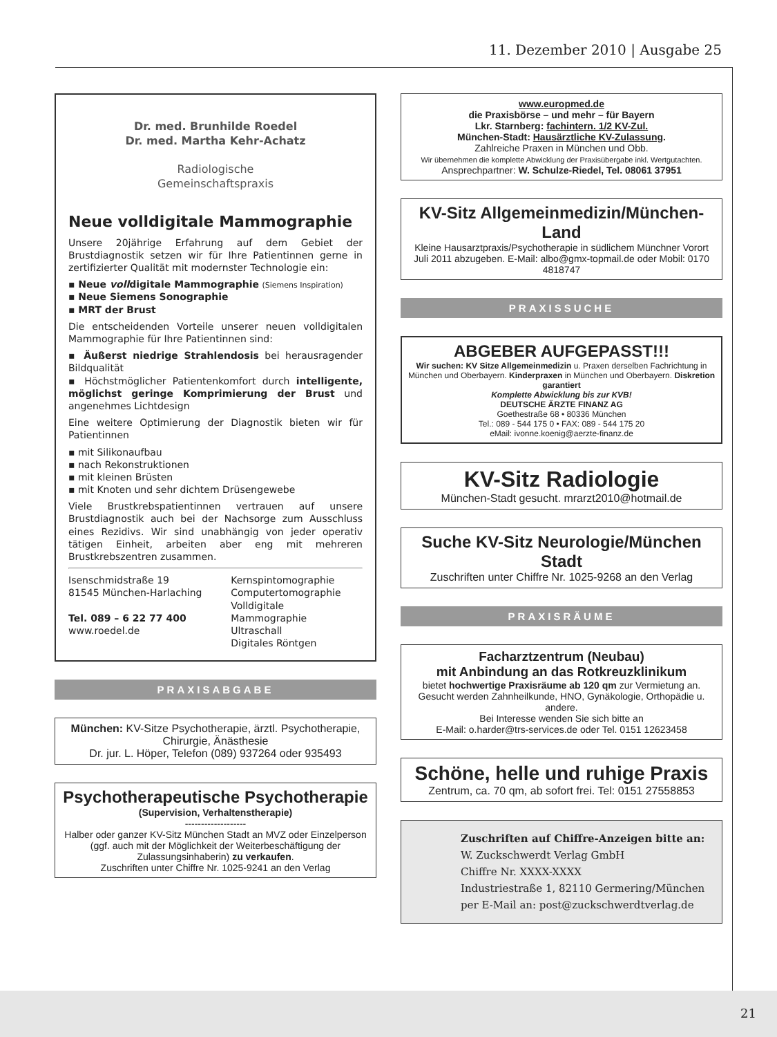11. Dezember 2010 | Ausgabe 25
Dr. med. Brunhilde Roedel
Dr. med. Martha Kehr-Achatz
Radiologische
Gemeinschaftspraxis
Neue volldigitale Mammographie
Unsere 20jährige Erfahrung auf dem Gebiet der Brustdiagnostik setzen wir für Ihre Patientinnen gerne in zertifizierter Qualität mit modernster Technologie ein:
▪ Neue volldigitale Mammographie (Siemens Inspiration)
▪ Neue Siemens Sonographie
▪ MRT der Brust
Die entscheidenden Vorteile unserer neuen volldigitalen Mammographie für Ihre Patientinnen sind:
▪ Äußerst niedrige Strahlendosis bei herausragender Bildqualität
▪ Höchstmöglicher Patientenkomfort durch intelligente, möglichst geringe Komprimierung der Brust und angenehmes Lichtdesign
Eine weitere Optimierung der Diagnostik bieten wir für Patientinnen
▪ mit Silikonaufbau
▪ nach Rekonstruktionen
▪ mit kleinen Brüsten
▪ mit Knoten und sehr dichtem Drüsengewebe
Viele Brustkrebspatientinnen vertrauen auf unsere Brustdiagnostik auch bei der Nachsorge zum Ausschluss eines Rezidivs. Wir sind unabhängig von jeder operativ tätigen Einheit, arbeiten aber eng mit mehreren Brustkrebszentren zusammen.
Isenschmidstraße 19
81545 München-Harlaching
Tel. 089 – 6 22 77 400
www.roedel.de
Kernspintomographie
Computertomographie
Volldigitale Mammographie
Ultraschall
Digitales Röntgen
PRAXISABGABE
München: KV-Sitze Psychotherapie, ärztl. Psychotherapie, Chirurgie, Änästhesie
Dr. jur. L. Höper, Telefon (089) 937264 oder 935493
Psychotherapeutische Psychotherapie
(Supervision, Verhaltenstherapie)
-------------------
Halber oder ganzer KV-Sitz München Stadt an MVZ oder Einzelperson (ggf. auch mit der Möglichkeit der Weiterbeschäftigung der Zulassungsinhaberin) zu verkaufen.
Zuschriften unter Chiffre Nr. 1025-9241 an den Verlag
www.europmed.de
die Praxisbörse – und mehr – für Bayern
Lkr. Starnberg: fachintern. 1/2 KV-Zul.
München-Stadt: Hausärztliche KV-Zulassung.
Zahlreiche Praxen in München und Obb.
Wir übernehmen die komplette Abwicklung der Praxisübergabe inkl. Wertgutachten.
Ansprechpartner: W. Schulze-Riedel, Tel. 08061 37951
KV-Sitz Allgemeinmedizin/München-Land
Kleine Hausarztpraxis/Psychotherapie in südlichem Münchner Vorort Juli 2011 abzugeben. E-Mail: albo@gmx-topmail.de oder Mobil: 0170 4818747
PRAXISSUCHE
ABGEBER AUFGEPASST!!!
Wir suchen: KV Sitze Allgemeinmedizin u. Praxen derselben Fachrichtung in München und Oberbayern. Kinderpraxen in München und Oberbayern. Diskretion garantiert
Komplette Abwicklung bis zur KVB!
DEUTSCHE ÄRZTE FINANZ AG
Goethestraße 68 • 80336 München
Tel.: 089 - 544 175 0 • FAX: 089 - 544 175 20
eMail: ivonne.koenig@aerzte-finanz.de
KV-Sitz Radiologie
München-Stadt gesucht. mrarzt2010@hotmail.de
Suche KV-Sitz Neurologie/München Stadt
Zuschriften unter Chiffre Nr. 1025-9268 an den Verlag
PRAXISRÄUME
Facharztzentrum (Neubau)
mit Anbindung an das Rotkreuzklinikum
bietet hochwertige Praxisräume ab 120 qm zur Vermietung an.
Gesucht werden Zahnheilkunde, HNO, Gynäkologie, Orthopädie u. andere.
Bei Interesse wenden Sie sich bitte an
E-Mail: o.harder@trs-services.de oder Tel. 0151 12623458
Schöne, helle und ruhige Praxis
Zentrum, ca. 70 qm, ab sofort frei. Tel: 0151 27558853
Zuschriften auf Chiffre-Anzeigen bitte an:
W. Zuckschwerdt Verlag GmbH
Chiffre Nr. XXXX-XXXX
Industriestraße 1, 82110 Germering/München
per E-Mail an: post@zuckschwerdtverlag.de
21